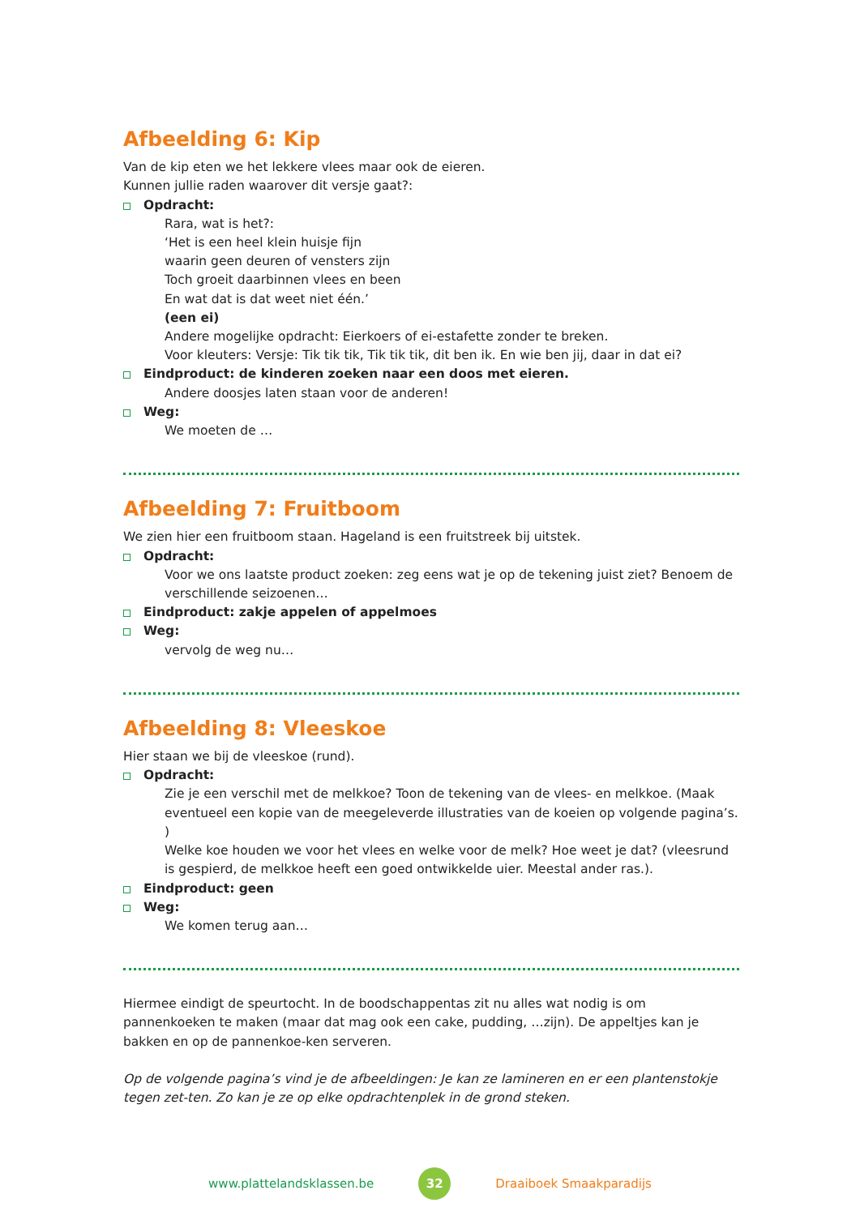Afbeelding 6: Kip
Van de kip eten we het lekkere vlees maar ook de eieren.
Kunnen jullie raden waarover dit versje gaat?:
Opdracht:
Rara, wat is het?:
‘Het is een heel klein huisje fijn
waarin geen deuren of vensters zijn
Toch groeit daarbinnen vlees en been
En wat dat is dat weet niet één.’
(een ei)
Andere mogelijke opdracht: Eierkoers of ei-estafette zonder te breken.
Voor kleuters: Versje: Tik tik tik, Tik tik tik, dit ben ik. En wie ben jij, daar in dat ei?
Eindproduct: de kinderen zoeken naar een doos met eieren.
Andere doosjes laten staan voor de anderen!
Weg:
We moeten de …
Afbeelding 7: Fruitboom
We zien hier een fruitboom staan. Hageland is een fruitstreek bij uitstek.
Opdracht:
Voor we ons laatste product zoeken: zeg eens wat je op de tekening juist ziet? Benoem de verschillende seizoenen…
Eindproduct: zakje appelen of appelmoes
Weg:
vervolg de weg nu…
Afbeelding 8: Vleeskoe
Hier staan we bij de vleeskoe (rund).
Opdracht:
Zie je een verschil met de melkkoe? Toon de tekening van de vlees- en melkkoe. (Maak eventueel een kopie van de meegeleverde illustraties van de koeien op volgende pagina’s. )
Welke koe houden we voor het vlees en welke voor de melk? Hoe weet je dat? (vleesrund is gespierd, de melkkoe heeft een goed ontwikkelde uier. Meestal ander ras.).
Eindproduct: geen
Weg:
We komen terug aan…
Hiermee eindigt de speurtocht. In de boodschappentas zit nu alles wat nodig is om pannenkoeken te maken (maar dat mag ook een cake, pudding, …zijn). De appeltjes kan je bakken en op de pannenkoe-ken serveren.
Op de volgende pagina’s vind je de afbeeldingen: Je kan ze lamineren en er een plantenstokje tegen zet-ten. Zo kan je ze op elke opdrachtenplek in de grond steken.
www.plattelandsklassen.be 32 Draaiboek Smaakparadijs